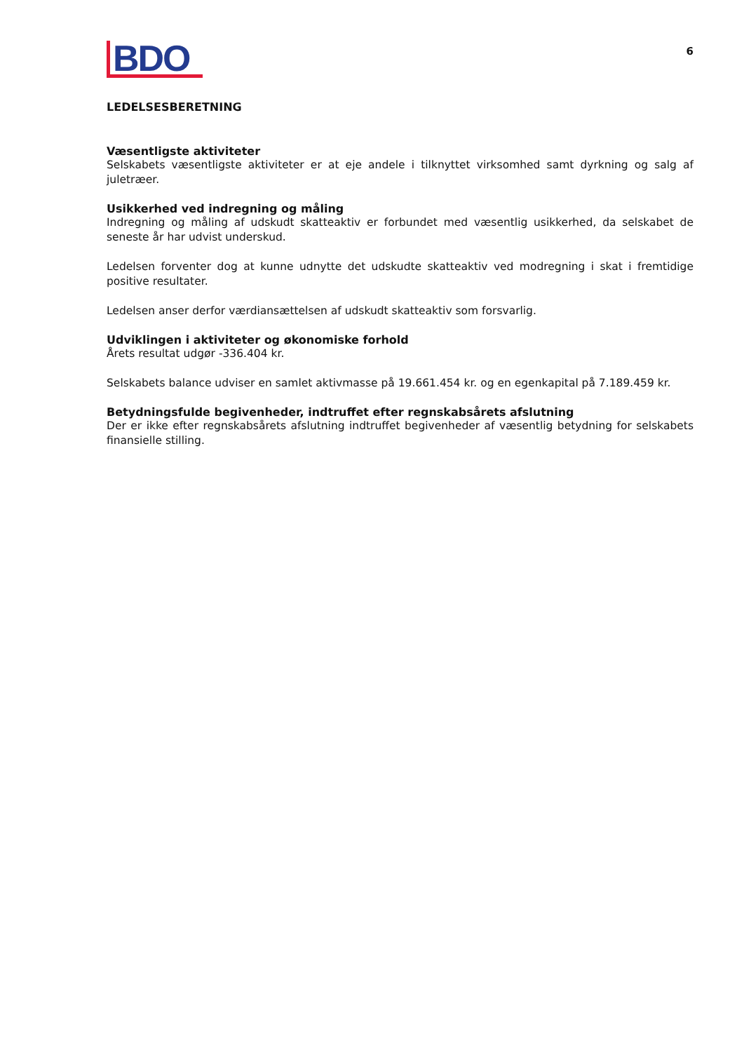BDO
6
LEDELSESBERETNING
Væsentligste aktiviteter
Selskabets væsentligste aktiviteter er at eje andele i tilknyttet virksomhed samt dyrkning og salg af juletræer.
Usikkerhed ved indregning og måling
Indregning og måling af udskudt skatteaktiv er forbundet med væsentlig usikkerhed, da selskabet de seneste år har udvist underskud.
Ledelsen forventer dog at kunne udnytte det udskudte skatteaktiv ved modregning i skat i fremtidige positive resultater.
Ledelsen anser derfor værdiansættelsen af udskudt skatteaktiv som forsvarlig.
Udviklingen i aktiviteter og økonomiske forhold
Årets resultat udgør -336.404 kr.
Selskabets balance udviser en samlet aktivmasse på 19.661.454 kr. og en egenkapital på 7.189.459 kr.
Betydningsfulde begivenheder, indtruffet efter regnskabsårets afslutning
Der er ikke efter regnskabsårets afslutning indtruffet begivenheder af væsentlig betydning for selskabets finansielle stilling.